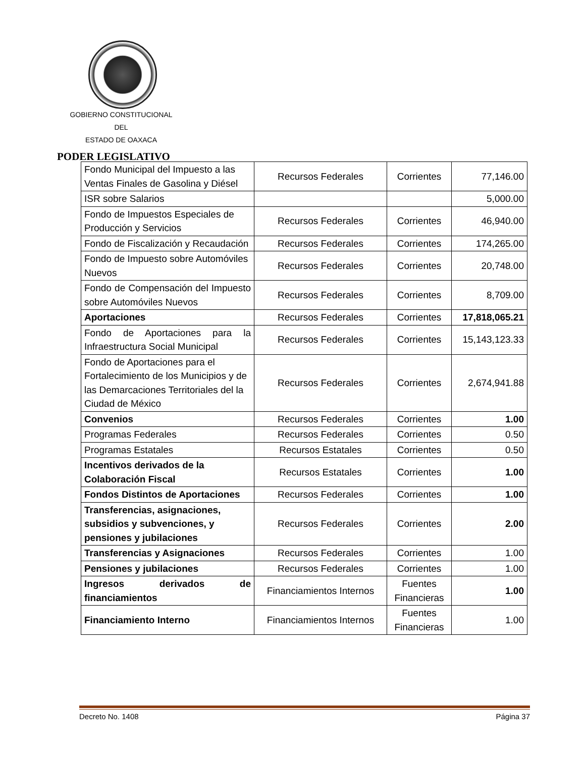GOBIERNO CONSTITUCIONAL
DEL
ESTADO DE OAXACA
PODER LEGISLATIVO
| Fondo Municipal del Impuesto a las Ventas Finales de Gasolina y Diésel | Recursos Federales | Corrientes | 77,146.00 |
| ISR sobre Salarios | | | 5,000.00 |
| Fondo de Impuestos Especiales de Producción y Servicios | Recursos Federales | Corrientes | 46,940.00 |
| Fondo de Fiscalización y Recaudación | Recursos Federales | Corrientes | 174,265.00 |
| Fondo de Impuesto sobre Automóviles Nuevos | Recursos Federales | Corrientes | 20,748.00 |
| Fondo de Compensación del Impuesto sobre Automóviles Nuevos | Recursos Federales | Corrientes | 8,709.00 |
| Aportaciones | Recursos Federales | Corrientes | 17,818,065.21 |
| Fondo de Aportaciones para la Infraestructura Social Municipal | Recursos Federales | Corrientes | 15,143,123.33 |
| Fondo de Aportaciones para el Fortalecimiento de los Municipios y de las Demarcaciones Territoriales del la Ciudad de México | Recursos Federales | Corrientes | 2,674,941.88 |
| Convenios | Recursos Federales | Corrientes | 1.00 |
| Programas Federales | Recursos Federales | Corrientes | 0.50 |
| Programas Estatales | Recursos Estatales | Corrientes | 0.50 |
| Incentivos derivados de la Colaboración Fiscal | Recursos Estatales | Corrientes | 1.00 |
| Fondos Distintos de Aportaciones | Recursos Federales | Corrientes | 1.00 |
| Transferencias, asignaciones, subsidios y subvenciones, y pensiones y jubilaciones | Recursos Federales | Corrientes | 2.00 |
| Transferencias y Asignaciones | Recursos Federales | Corrientes | 1.00 |
| Pensiones y jubilaciones | Recursos Federales | Corrientes | 1.00 |
| Ingresos derivados de financiamientos | Financiamientos Internos | Fuentes Financieras | 1.00 |
| Financiamiento Interno | Financiamientos Internos | Fuentes Financieras | 1.00 |
Decreto No. 1408 Página 37